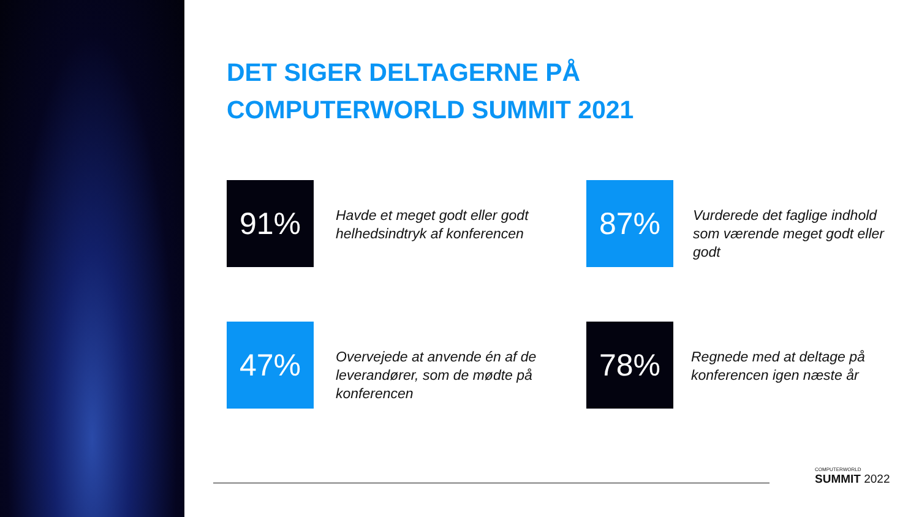DET SIGER DELTAGERNE PÅ
COMPUTERWORLD SUMMIT 2021
91%
Havde et meget godt eller godt helhedsindtryk af konferencen
87%
Vurderede det faglige indhold som værende meget godt eller godt
47%
Overvejede at anvende én af de leverandører, som de mødte på konferencen
78%
Regnede med at deltage på konferencen igen næste år
COMPUTERWORLD
SUMMIT 2022